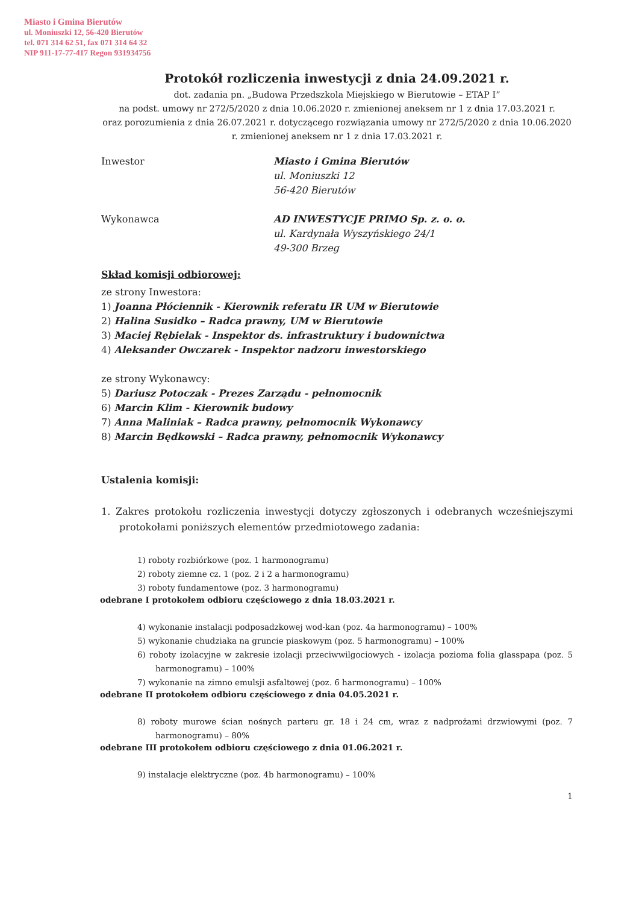Miasto i Gmina Bierutów
ul. Moniuszki 12, 56-420 Bierutów
tel. 071 314 62 51, fax 071 314 64 32
NIP 911-17-77-417 Regon 931934756
Protokół rozliczenia inwestycji z dnia 24.09.2021 r.
dot. zadania pn. „Budowa Przedszkola Miejskiego w Bierutowie – ETAP I”
na podst. umowy nr 272/5/2020 z dnia 10.06.2020 r. zmienionej aneksem nr 1 z dnia 17.03.2021 r.
oraz porozumienia z dnia 26.07.2021 r. dotyczącego rozwiązania umowy nr 272/5/2020 z dnia 10.06.2020 r. zmienionej aneksem nr 1 z dnia 17.03.2021 r.
Inwestor Miasto i Gmina Bierutów
ul. Moniuszki 12
56-420 Bierutów
Wykonawca AD INWESTYCJE PRIMO Sp. z. o. o.
ul. Kardynała Wyszyńskiego 24/1
49-300 Brzeg
Skład komisji odbiorowej:
ze strony Inwestora:
1) Joanna Płóciennik - Kierownik referatu IR UM w Bierutowie
2) Halina Susidko – Radca prawny, UM w Bierutowie
3) Maciej Rębielak - Inspektor ds. infrastruktury i budownictwa
4) Aleksander Owczarek - Inspektor nadzoru inwestorskiego
ze strony Wykonawcy:
5) Dariusz Potoczak - Prezes Zarządu - pełnomocnik
6) Marcin Klim - Kierownik budowy
7) Anna Maliniak – Radca prawny, pełnomocnik Wykonawcy
8) Marcin Będkowski – Radca prawny, pełnomocnik Wykonawcy
Ustalenia komisji:
1. Zakres protokołu rozliczenia inwestycji dotyczy zgłoszonych i odebranych wcześniejszymi protokołami poniższych elementów przedmiotowego zadania:
1) roboty rozbiórkowe (poz. 1 harmonogramu)
2) roboty ziemne cz. 1 (poz. 2 i 2 a harmonogramu)
3) roboty fundamentowe (poz. 3 harmonogramu)
odebrane I protokołem odbioru częściowego z dnia 18.03.2021 r.
4) wykonanie instalacji podposadzkowej wod-kan (poz. 4a harmonogramu) – 100%
5) wykonanie chudziaka na gruncie piaskowym (poz. 5 harmonogramu) – 100%
6) roboty izolacyjne w zakresie izolacji przeciwwilgociowych - izolacja pozioma folia glasspapa (poz. 5 harmonogramu) – 100%
7) wykonanie na zimno emulsji asfaltowej (poz. 6 harmonogramu) – 100%
odebrane II protokołem odbioru częściowego z dnia 04.05.2021 r.
8) roboty murowe ścian nośnych parteru gr. 18 i 24 cm, wraz z nadprożami drzwiowymi (poz. 7 harmonogramu) – 80%
odebrane III protokołem odbioru częściowego z dnia 01.06.2021 r.
9) instalacje elektryczne (poz. 4b harmonogramu) – 100%
1